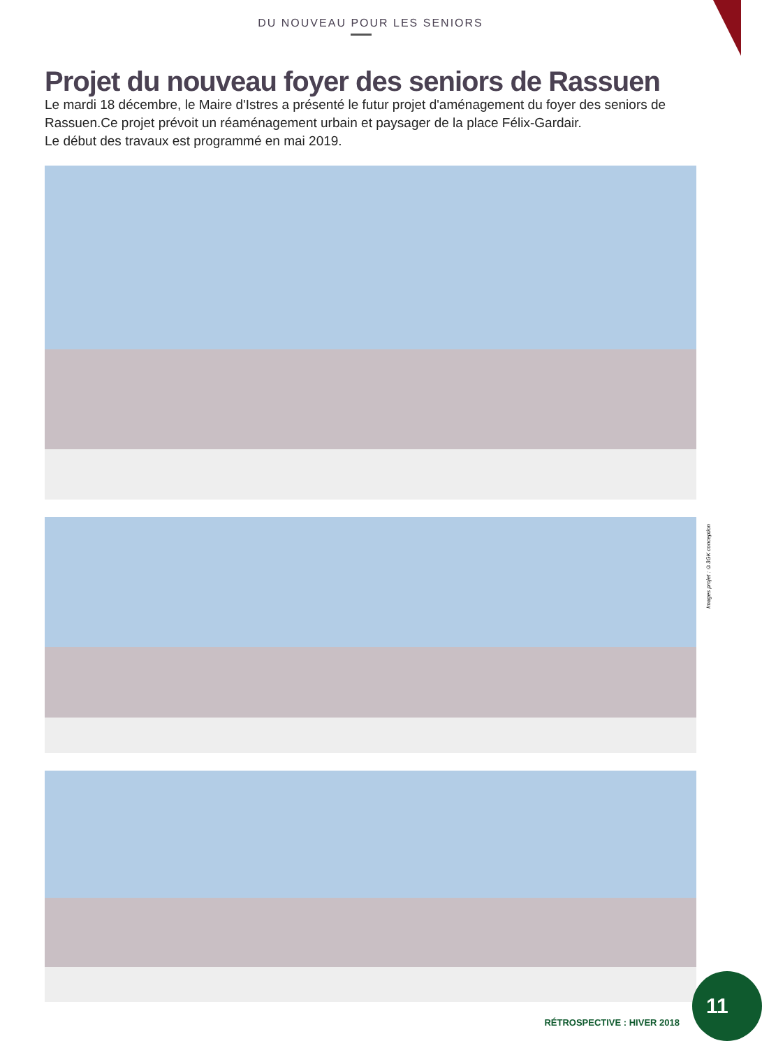DU NOUVEAU POUR LES SENIORS
Projet du nouveau foyer des seniors de Rassuen
Le mardi 18 décembre, le Maire d'Istres a présenté le futur projet d'aménagement du foyer des seniors de Rassuen.Ce projet prévoit un réaménagement urbain et paysager de la place Félix-Gardair.
Le début des travaux est programmé en mai 2019.
Images projet : ©3GK conception
11
RÉTROSPECTIVE : HIVER 2018